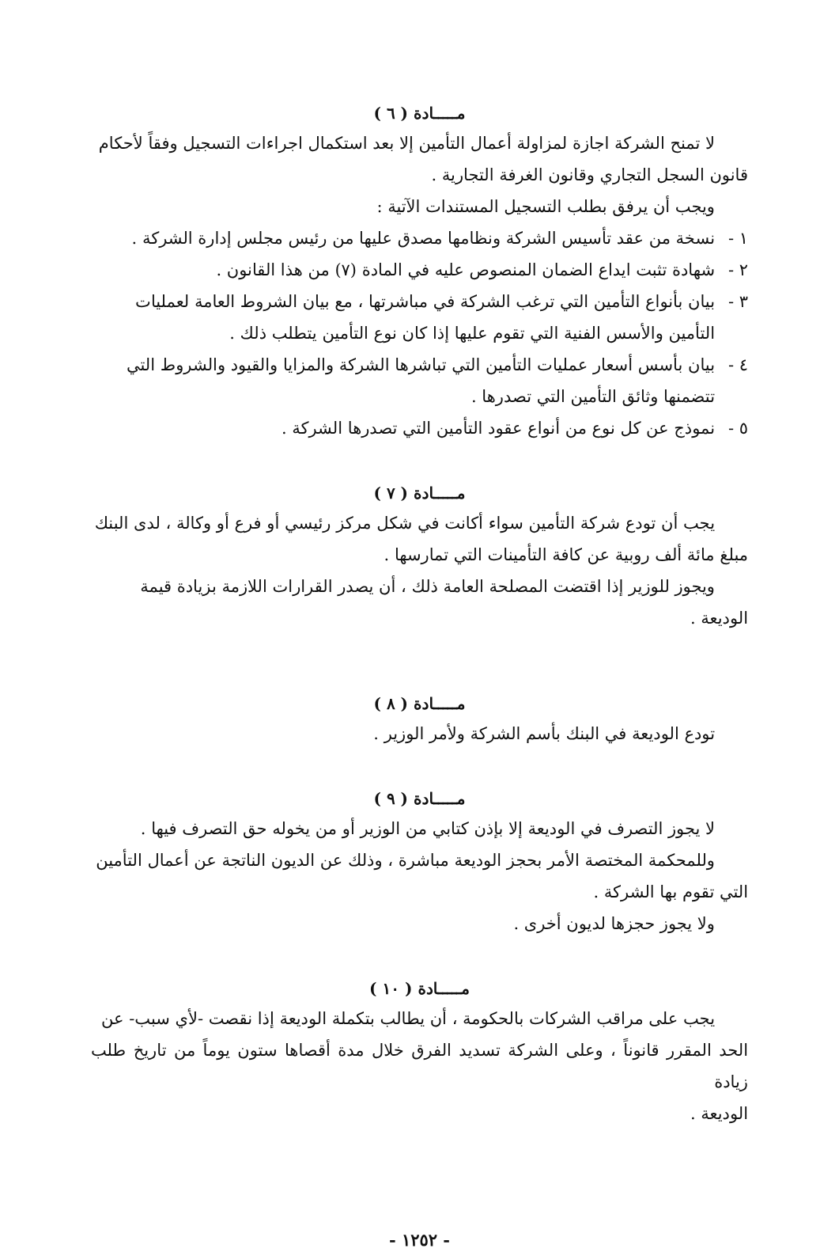مـــــادة ( ٦ )
لا تمنح الشركة اجازة لمزاولة أعمال التأمين إلا بعد استكمال اجراءات التسجيل وفقاً لأحكام
قانون السجل التجاري وقانون الغرفة التجارية .
ويجب أن يرفق بطلب التسجيل المستندات الآتية :
١ - نسخة من عقد تأسيس الشركة ونظامها مصدق عليها من رئيس مجلس إدارة الشركة .
٢ - شهادة تثبت ايداع الضمان المنصوص عليه في المادة (٧) من هذا القانون .
٣ - بيان بأنواع التأمين التي ترغب الشركة في مباشرتها ، مع بيان الشروط العامة لعمليات التأمين والأسس الفنية التي تقوم عليها إذا كان نوع التأمين يتطلب ذلك .
٤ - بيان بأسس أسعار عمليات التأمين التي تباشرها الشركة والمزايا والقيود والشروط التي تتضمنها وثائق التأمين التي تصدرها .
٥ - نموذج عن كل نوع من أنواع عقود التأمين التي تصدرها الشركة .
مـــــادة ( ٧ )
يجب أن تودع شركة التأمين سواء أكانت في شكل مركز رئيسي أو فرع أو وكالة ، لدى البنك
مبلغ مائة ألف روبية عن كافة التأمينات التي تمارسها .
ويجوز للوزير إذا اقتضت المصلحة العامة ذلك ، أن يصدر القرارات اللازمة بزيادة قيمة
الوديعة .
مـــــادة ( ٨ )
تودع الوديعة في البنك بأسم الشركة ولأمر الوزير .
مـــــادة ( ٩ )
لا يجوز التصرف في الوديعة إلا بإذن كتابي من الوزير أو من يخوله حق التصرف فيها .
وللمحكمة المختصة الأمر بحجز الوديعة مباشرة ، وذلك عن الديون الناتجة عن أعمال التأمين
التي تقوم بها الشركة .
ولا يجوز حجزها لديون أخرى .
مـــــادة ( ١٠ )
يجب على مراقب الشركات بالحكومة ، أن يطالب بتكملة الوديعة إذا نقصت -لأي سبب- عن
الحد المقرر قانوناً ، وعلى الشركة تسديد الفرق خلال مدة أقصاها ستون يوماً من تاريخ طلب زيادة
الوديعة .
- ١٢٥٢ -